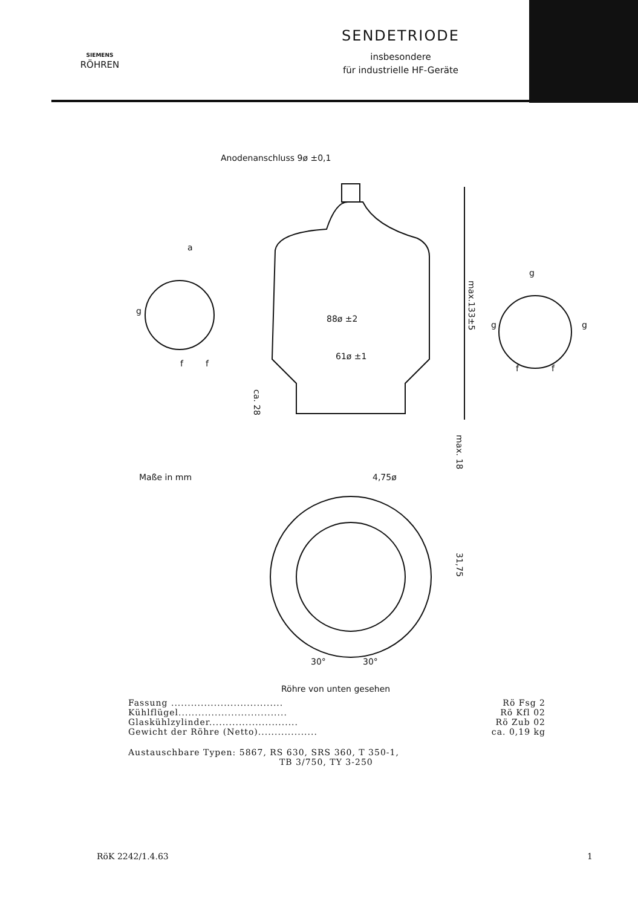SIEMENS
RÖHREN
SENDETRIODE
insbesondere
für industrielle HF-Geräte
Anodenanschluss 9ø ±0,1
a
g
f
f
88ø ±2
61ø ±1
g
g
g
f
f
Maße in mm
4,75ø
30°
30°
Röhre von unten gesehen
max.133±5
ca. 28
max. 18
31,75
Fassung .................................. Rö Fsg 2
Kühlflügel................................. Rö Kfl 02
Glaskühlzylinder........................... Rö Zub 02
Gewicht der Röhre (Netto).................. ca. 0,19 kg
Austauschbare Typen: 5867, RS 630, SRS 360, T 350-1,
TB 3/750, TY 3-250
RöK 2242/1.4.63 1